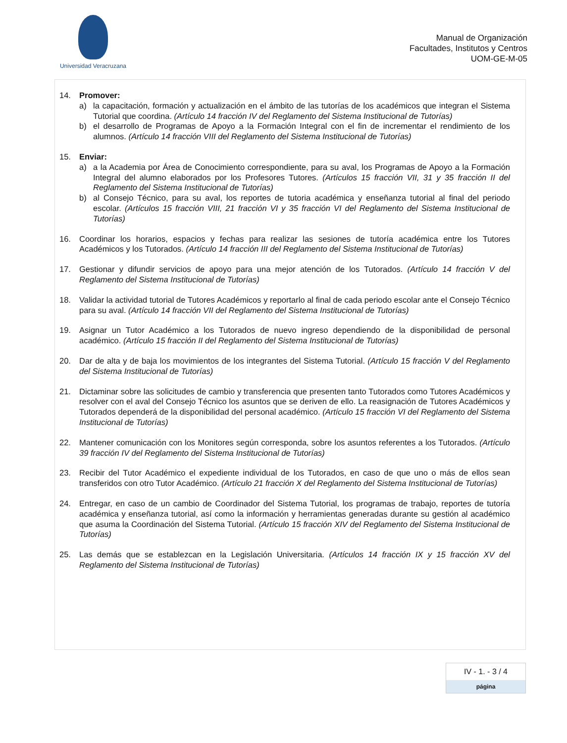Universidad Veracruzana
Manual de Organización
Facultades, Institutos y Centros
UOM-GE-M-05
14. Promover:
a) la capacitación, formación y actualización en el ámbito de las tutorías de los académicos que integran el Sistema Tutorial que coordina. (Artículo 14 fracción IV del Reglamento del Sistema Institucional de Tutorías)
b) el desarrollo de Programas de Apoyo a la Formación Integral con el fin de incrementar el rendimiento de los alumnos. (Artículo 14 fracción VIII del Reglamento del Sistema Institucional de Tutorías)
15. Enviar:
a) a la Academia por Área de Conocimiento correspondiente, para su aval, los Programas de Apoyo a la Formación Integral del alumno elaborados por los Profesores Tutores. (Artículos 15 fracción VII, 31 y 35 fracción II del Reglamento del Sistema Institucional de Tutorías)
b) al Consejo Técnico, para su aval, los reportes de tutoria académica y enseñanza tutorial al final del periodo escolar. (Artículos 15 fracción VIII, 21 fracción VI y 35 fracción VI del Reglamento del Sistema Institucional de Tutorías)
16. Coordinar los horarios, espacios y fechas para realizar las sesiones de tutoría académica entre los Tutores Académicos y los Tutorados. (Artículo 14 fracción III del Reglamento del Sistema Institucional de Tutorías)
17. Gestionar y difundir servicios de apoyo para una mejor atención de los Tutorados. (Artículo 14 fracción V del Reglamento del Sistema Institucional de Tutorías)
18. Validar la actividad tutorial de Tutores Académicos y reportarlo al final de cada periodo escolar ante el Consejo Técnico para su aval. (Artículo 14 fracción VII del Reglamento del Sistema Institucional de Tutorías)
19. Asignar un Tutor Académico a los Tutorados de nuevo ingreso dependiendo de la disponibilidad de personal académico. (Artículo 15 fracción II del Reglamento del Sistema Institucional de Tutorías)
20. Dar de alta y de baja los movimientos de los integrantes del Sistema Tutorial. (Artículo 15 fracción V del Reglamento del Sistema Institucional de Tutorías)
21. Dictaminar sobre las solicitudes de cambio y transferencia que presenten tanto Tutorados como Tutores Académicos y resolver con el aval del Consejo Técnico los asuntos que se deriven de ello. La reasignación de Tutores Académicos y Tutorados dependerá de la disponibilidad del personal académico. (Artículo 15 fracción VI del Reglamento del Sistema Institucional de Tutorías)
22. Mantener comunicación con los Monitores según corresponda, sobre los asuntos referentes a los Tutorados. (Artículo 39 fracción IV del Reglamento del Sistema Institucional de Tutorías)
23. Recibir del Tutor Académico el expediente individual de los Tutorados, en caso de que uno o más de ellos sean transferidos con otro Tutor Académico. (Artículo 21 fracción X del Reglamento del Sistema Institucional de Tutorías)
24. Entregar, en caso de un cambio de Coordinador del Sistema Tutorial, los programas de trabajo, reportes de tutoría académica y enseñanza tutorial, así como la información y herramientas generadas durante su gestión al académico que asuma la Coordinación del Sistema Tutorial. (Artículo 15 fracción XIV del Reglamento del Sistema Institucional de Tutorías)
25. Las demás que se establezcan en la Legislación Universitaria. (Artículos 14 fracción IX y 15 fracción XV del Reglamento del Sistema Institucional de Tutorías)
IV - 1. - 3 / 4
página